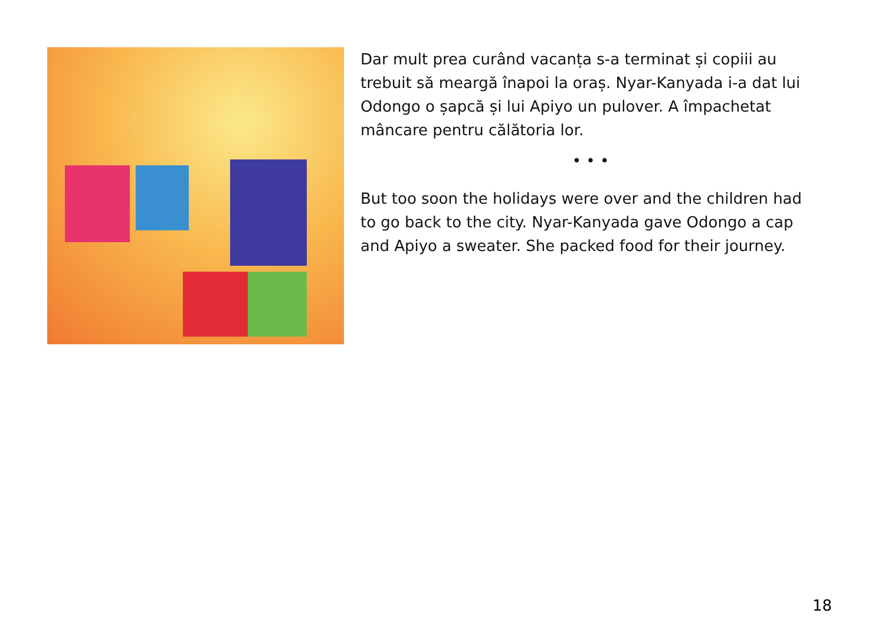Dar mult prea curând vacanța s-a terminat și copiii au trebuit să meargă înapoi la oraș. Nyar-Kanyada i-a dat lui Odongo o șapcă și lui Apiyo un pulover. A împachetat mâncare pentru călătoria lor.
• • •
But too soon the holidays were over and the children had to go back to the city. Nyar-Kanyada gave Odongo a cap and Apiyo a sweater. She packed food for their journey.
18